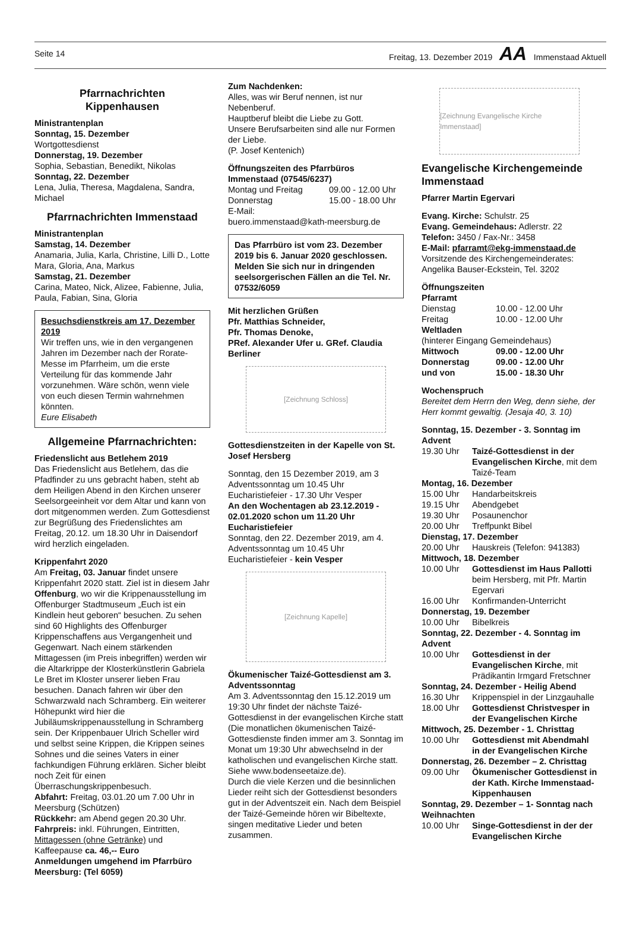Seite 14 Freitag, 13. Dezember 2019 AA Immenstaad Aktuell
Pfarrnachrichten
Kippenhausen
Ministrantenplan
Sonntag, 15. Dezember
Wortgottesdienst
Donnerstag, 19. Dezember
Sophia, Sebastian, Benedikt, Nikolas
Sonntag, 22. Dezember
Lena, Julia, Theresa, Magdalena, Sandra, Michael
Pfarrnachrichten Immenstaad
Ministrantenplan
Samstag, 14. Dezember
Anamaria, Julia, Karla, Christine, Lilli D., Lotte Mara, Gloria, Ana, Markus
Samstag, 21. Dezember
Carina, Mateo, Nick, Alizee, Fabienne, Julia, Paula, Fabian, Sina, Gloria
Besuchsdienstkreis am 17. Dezember 2019
Wir treffen uns, wie in den vergangenen Jahren im Dezember nach der Rorate-Messe im Pfarrheim, um die erste Verteilung für das kommende Jahr vorzunehmen. Wäre schön, wenn viele von euch diesen Termin wahrnehmen könnten.
Eure Elisabeth
Allgemeine Pfarrnachrichten:
Friedenslicht aus Betlehem 2019
Das Friedenslicht aus Betlehem, das die Pfadfinder zu uns gebracht haben, steht ab dem Heiligen Abend in den Kirchen unserer Seelsorgeeinheit vor dem Altar und kann von dort mitgenommen werden. Zum Gottesdienst zur Begrüßung des Friedenslichtes am Freitag, 20.12. um 18.30 Uhr in Daisendorf wird herzlich eingeladen.
Krippenfahrt 2020
Am Freitag, 03. Januar findet unsere Krippenfahrt 2020 statt. Ziel ist in diesem Jahr Offenburg, wo wir die Krippenausstellung im Offenburger Stadtmuseum „Euch ist ein Kindlein heut geboren“ besuchen. Zu sehen sind 60 Highlights des Offenburger Krippenschaffens aus Vergangenheit und Gegenwart. Nach einem stärkenden Mittagessen (im Preis inbegriffen) werden wir die Altarkrippe der Klosterkünstlerin Gabriela Le Bret im Kloster unserer lieben Frau besuchen. Danach fahren wir über den Schwarzwald nach Schramberg. Ein weiterer Höhepunkt wird hier die Jubiläumskrippenausstellung in Schramberg sein. Der Krippenbauer Ulrich Scheller wird und selbst seine Krippen, die Krippen seines Sohnes und die seines Vaters in einer fachkundigen Führung erklären. Sicher bleibt noch Zeit für einen Überraschungskrippenbesuch.
Abfahrt: Freitag, 03.01.20 um 7.00 Uhr in Meersburg (Schützen)
Rückkehr: am Abend gegen 20.30 Uhr.
Fahrpreis: inkl. Führungen, Eintritten, Mittagessen (ohne Getränke) und Kaffeepause ca. 46,-- Euro
Anmeldungen umgehend im Pfarrbüro Meersburg: (Tel 6059)
Zum Nachdenken:
Alles, was wir Beruf nennen, ist nur Nebenberuf.
Hauptberuf bleibt die Liebe zu Gott.
Unsere Berufsarbeiten sind alle nur Formen der Liebe.
(P. Josef Kentenich)
Öffnungszeiten des Pfarrbüros Immenstaad (07545/6237)
Montag und Freitag 09.00 - 12.00 Uhr
Donnerstag 15.00 - 18.00 Uhr
E-Mail:
buero.immenstaad@kath-meersburg.de
Das Pfarrbüro ist vom 23. Dezember 2019 bis 6. Januar 2020 geschlossen. Melden Sie sich nur in dringenden seelsorgerischen Fällen an die Tel. Nr. 07532/6059
Mit herzlichen Grüßen
Pfr. Matthias Schneider,
Pfr. Thomas Denoke,
PRef. Alexander Ufer u. GRef. Claudia Berliner
[Zeichnung Schloss]
Gottesdienstzeiten in der Kapelle von St. Josef Hersberg
Sonntag, den 15 Dezember 2019, am 3 Adventssonntag um 10.45 Uhr
Eucharistiefeier - 17.30 Uhr Vesper
An den Wochentagen ab 23.12.2019 - 02.01.2020 schon um 11.20 Uhr Eucharistiefeier
Sonntag, den 22. Dezember 2019, am 4. Adventssonntag um 10.45 Uhr
Eucharistiefeier - kein Vesper
[Zeichnung Kapelle]
Ökumenischer Taizé-Gottesdienst am 3. Adventssonntag
Am 3. Adventssonntag den 15.12.2019 um 19:30 Uhr findet der nächste Taizé-Gottesdienst in der evangelischen Kirche statt (Die monatlichen ökumenischen Taizé-Gottesdienste finden immer am 3. Sonntag im Monat um 19:30 Uhr abwechselnd in der katholischen und evangelischen Kirche statt. Siehe www.bodenseetaize.de).
Durch die viele Kerzen und die besinnlichen Lieder reiht sich der Gottesdienst besonders gut in der Adventszeit ein. Nach dem Beispiel der Taizé-Gemeinde hören wir Bibeltexte, singen meditative Lieder und beten zusammen.
[Zeichnung Evangelische Kirche Immenstaad]
Evangelische Kirchengemeinde Immenstaad
Pfarrer Martin Egervari
Evang. Kirche: Schulstr. 25
Evang. Gemeindehaus: Adlerstr. 22
Telefon: 3450 / Fax-Nr.: 3458
E-Mail: pfarramt@ekg-immenstaad.de
Vorsitzende des Kirchengemeinderates:
Angelika Bauser-Eckstein, Tel. 3202
Öffnungszeiten
Pfarramt
Dienstag 10.00 - 12.00 Uhr
Freitag 10.00 - 12.00 Uhr
Weltladen
(hinterer Eingang Gemeindehaus)
Mittwoch 09.00 - 12.00 Uhr
Donnerstag 09.00 - 12.00 Uhr
und von 15.00 - 18.30 Uhr
Wochenspruch
Bereitet dem Herrn den Weg, denn siehe, der Herr kommt gewaltig. (Jesaja 40, 3. 10)
Sonntag, 15. Dezember - 3. Sonntag im Advent
19.30 Uhr Taizé-Gottesdienst in der Evangelischen Kirche, mit dem Taizé-Team
Montag, 16. Dezember
15.00 Uhr Handarbeitskreis
19.15 Uhr Abendgebet
19.30 Uhr Posaunenchor
20.00 Uhr Treffpunkt Bibel
Dienstag, 17. Dezember
20.00 Uhr Hauskreis (Telefon: 941383)
Mittwoch, 18. Dezember
10.00 Uhr Gottesdienst im Haus Pallotti beim Hersberg, mit Pfr. Martin Egervari
16.00 Uhr Konfirmanden-Unterricht
Donnerstag, 19. Dezember
10.00 Uhr Bibelkreis
Sonntag, 22. Dezember - 4. Sonntag im Advent
10.00 Uhr Gottesdienst in der Evangelischen Kirche, mit Prädikantin Irmgard Fretschner
Sonntag, 24. Dezember - Heilig Abend
16.30 Uhr Krippenspiel in der Linzgauhalle
18.00 Uhr Gottesdienst Christvesper in der Evangelischen Kirche
Mittwoch, 25. Dezember - 1. Christtag
10.00 Uhr Gottesdienst mit Abendmahl in der Evangelischen Kirche
Donnerstag, 26. Dezember – 2. Christtag
09.00 Uhr Ökumenischer Gottesdienst in der Kath. Kirche Immenstaad-Kippenhausen
Sonntag, 29. Dezember – 1- Sonntag nach Weihnachten
10.00 Uhr Singe-Gottesdienst in der der Evangelischen Kirche